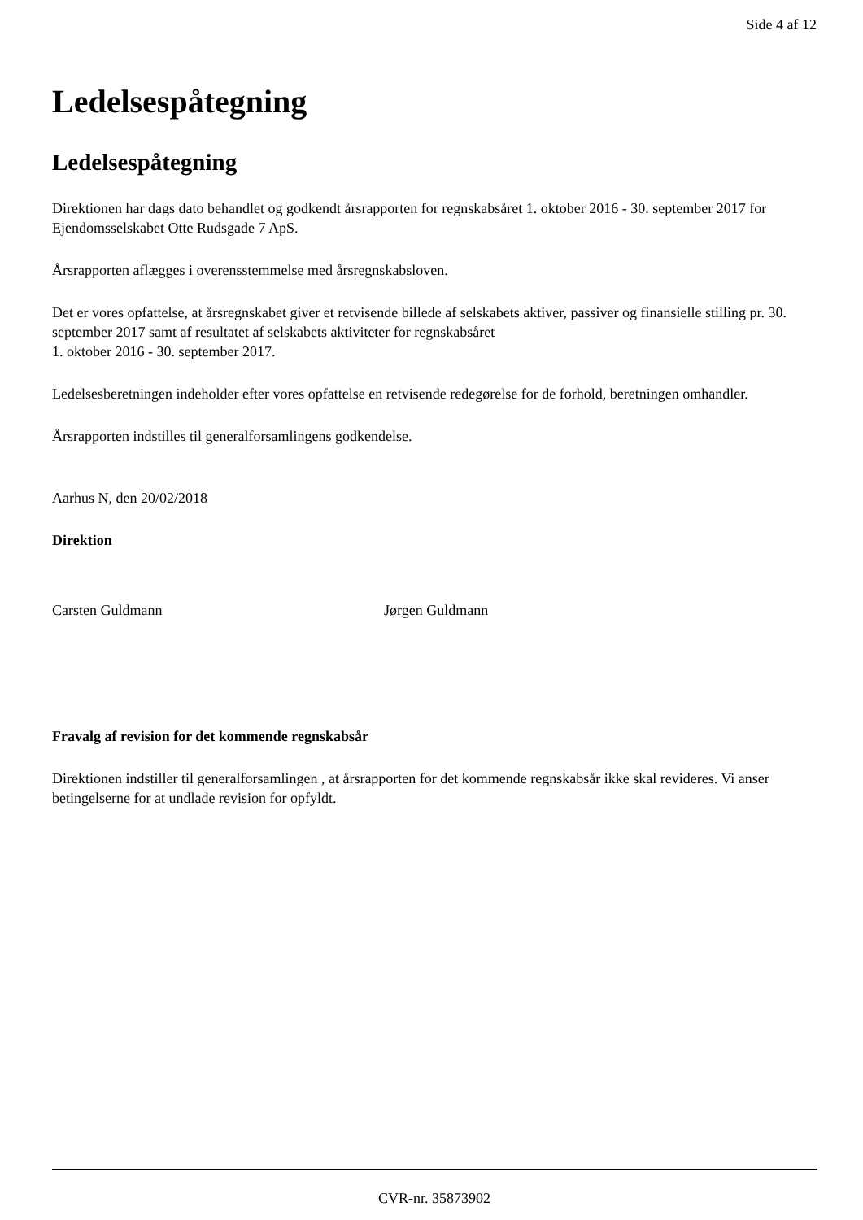Side 4 af 12
Ledelsespåtegning
Ledelsespåtegning
Direktionen har dags dato behandlet og godkendt årsrapporten for regnskabsåret 1. oktober 2016 - 30. september 2017 for Ejendomsselskabet Otte Rudsgade 7 ApS.
Årsrapporten aflægges i overensstemmelse med årsregnskabsloven.
Det er vores opfattelse, at årsregnskabet giver et retvisende billede af selskabets aktiver, passiver og finansielle stilling pr. 30. september 2017 samt af resultatet af selskabets aktiviteter for regnskabsåret
1. oktober 2016 - 30. september 2017.
Ledelsesberetningen indeholder efter vores opfattelse en retvisende redegørelse for de forhold, beretningen omhandler.
Årsrapporten indstilles til generalforsamlingens godkendelse.
Aarhus N, den 20/02/2018
Direktion
Carsten Guldmann Jørgen Guldmann
Fravalg af revision for det kommende regnskabsår
Direktionen indstiller til generalforsamlingen , at årsrapporten for det kommende regnskabsår ikke skal revideres. Vi anser betingelserne for at undlade revision for opfyldt.
CVR-nr. 35873902